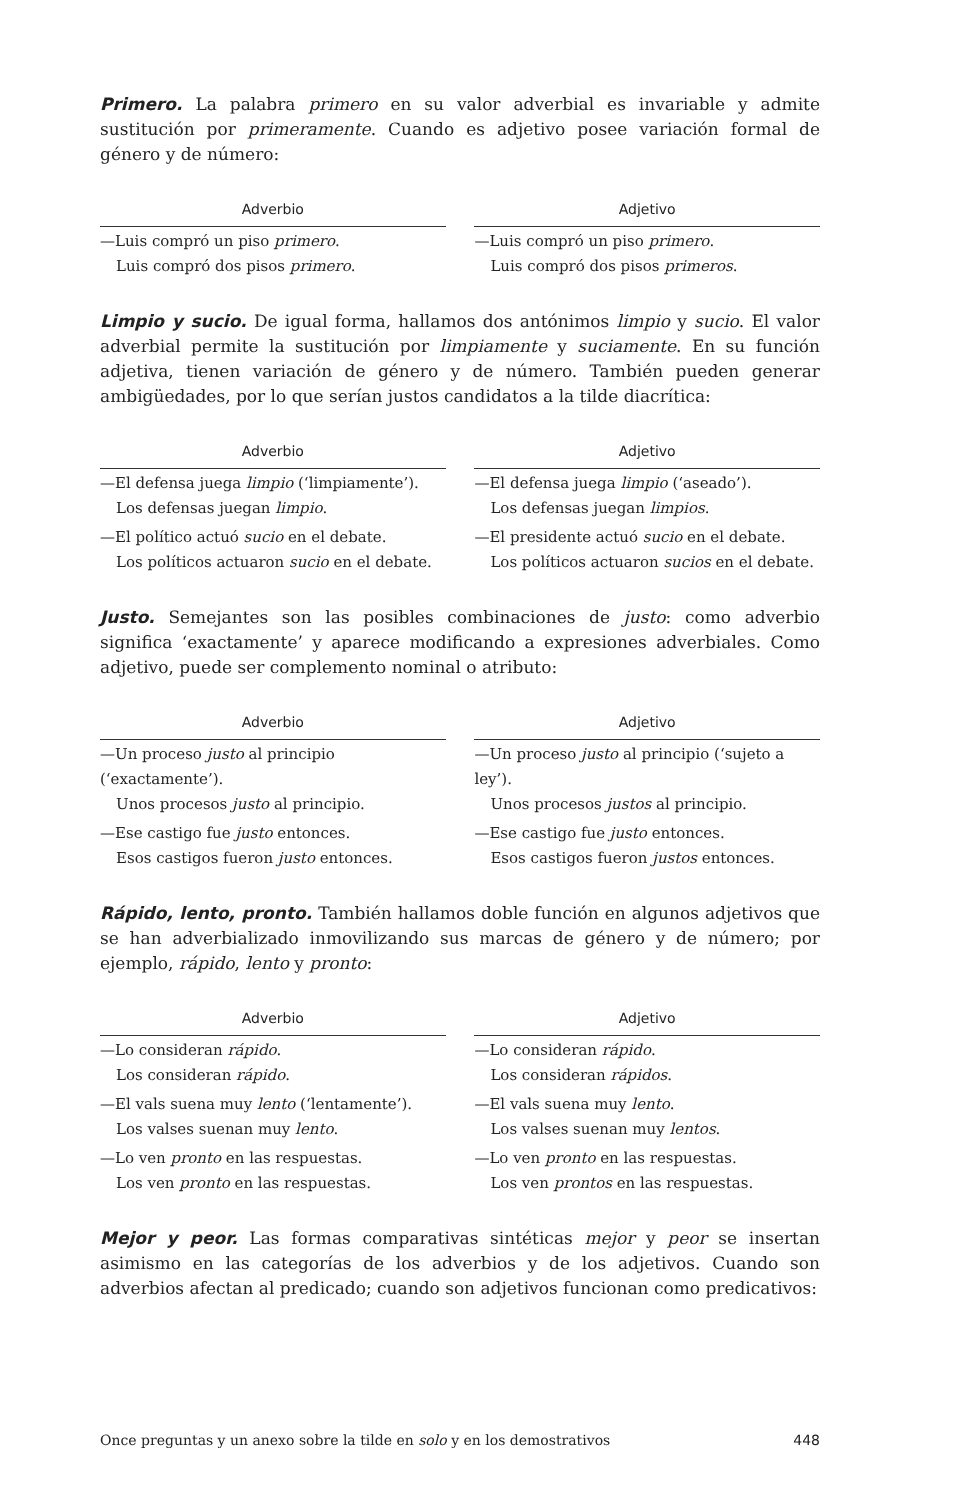Primero. La palabra primero en su valor adverbial es invariable y admite sustitución por primeramente. Cuando es adjetivo posee variación formal de género y de número:
| Adverbio | | Adjetivo |
| --- | --- | --- |
| —Luis compró un piso primero . Luis compró dos pisos primero . | | —Luis compró un piso primero . Luis compró dos pisos primeros . |
Limpio y sucio. De igual forma, hallamos dos antónimos limpio y sucio. El valor adverbial permite la sustitución por limpiamente y suciamente. En su función adjetiva, tienen variación de género y de número. También pueden generar ambigüedades, por lo que serían justos candidatos a la tilde diacrítica:
| Adverbio | | Adjetivo |
| --- | --- | --- |
| —El defensa juega limpio (‘limpiamente’). Los defensas juegan limpio . | | —El defensa juega limpio (‘aseado’). Los defensas juegan limpios . |
| —El político actuó sucio en el debate. Los políticos actuaron sucio en el debate. | | —El presidente actuó sucio en el debate. Los políticos actuaron sucios en el debate. |
Justo. Semejantes son las posibles combinaciones de justo: como adverbio significa ‘exactamente’ y aparece modificando a expresiones adverbiales. Como adjetivo, puede ser complemento nominal o atributo:
| Adverbio | | Adjetivo |
| --- | --- | --- |
| —Un proceso justo al principio (‘exactamente’). Unos procesos justo al principio. | | —Un proceso justo al principio (‘sujeto a ley’). Unos procesos justos al principio. |
| —Ese castigo fue justo entonces. Esos castigos fueron justo entonces. | | —Ese castigo fue justo entonces. Esos castigos fueron justos entonces. |
Rápido, lento, pronto. También hallamos doble función en algunos adjetivos que se han adverbializado inmovilizando sus marcas de género y de número; por ejemplo, rápido, lento y pronto:
| Adverbio | | Adjetivo |
| --- | --- | --- |
| —Lo consideran rápido . Los consideran rápido . | | —Lo consideran rápido . Los consideran rápidos . |
| —El vals suena muy lento (‘lentamente’). Los valses suenan muy lento . | | —El vals suena muy lento . Los valses suenan muy lentos . |
| —Lo ven pronto en las respuestas. Los ven pronto en las respuestas. | | —Lo ven pronto en las respuestas. Los ven prontos en las respuestas. |
Mejor y peor. Las formas comparativas sintéticas mejor y peor se insertan asimismo en las categorías de los adverbios y de los adjetivos. Cuando son adverbios afectan al predicado; cuando son adjetivos funcionan como predicativos:
Once preguntas y un anexo sobre la tilde en solo y en los demostrativos 448